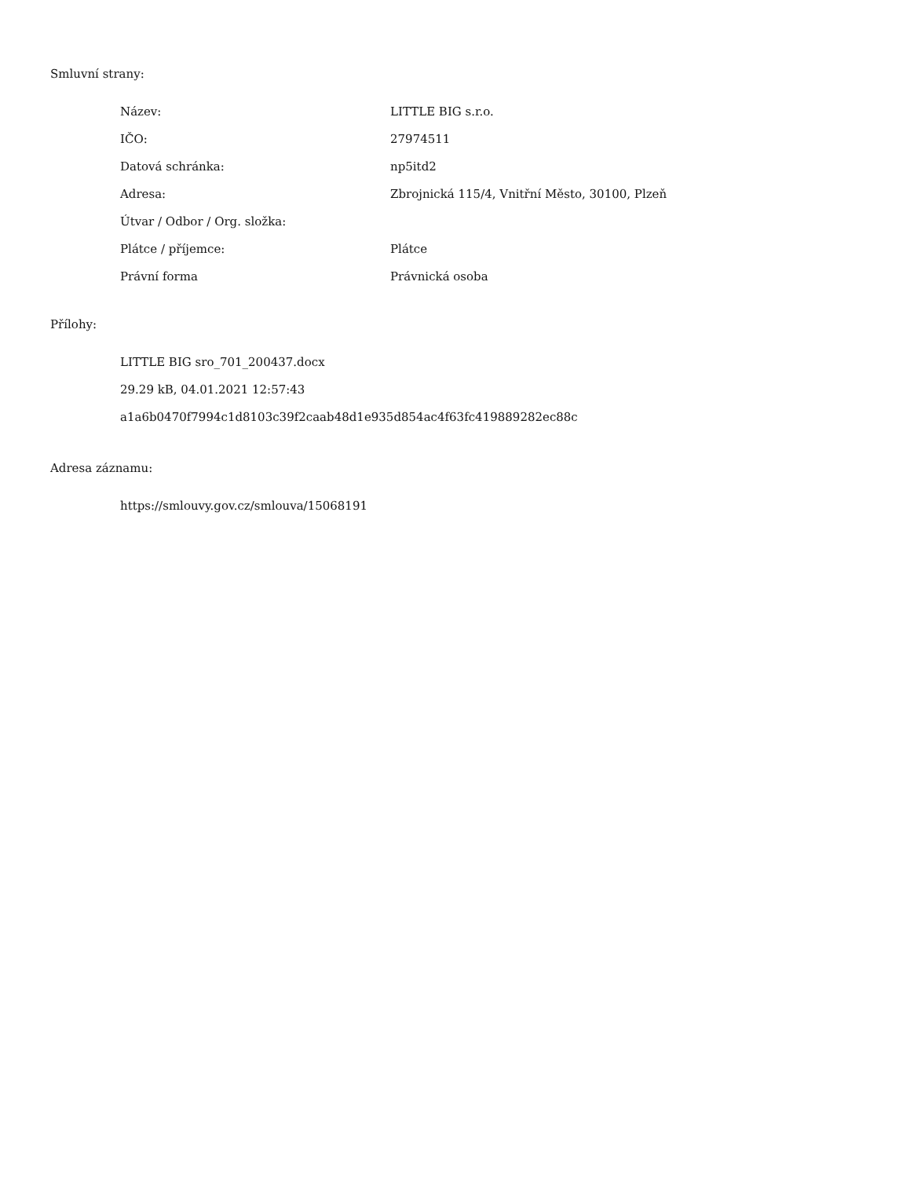Smluvní strany:
| Název: | LITTLE BIG s.r.o. |
| IČO: | 27974511 |
| Datová schránka: | np5itd2 |
| Adresa: | Zbrojnická 115/4, Vnitřní Město, 30100, Plzeň |
| Útvar / Odbor / Org. složka: | |
| Plátce / příjemce: | Plátce |
| Právní forma | Právnická osoba |
Přílohy:
LITTLE BIG sro_701_200437.docx
29.29 kB, 04.01.2021 12:57:43
a1a6b0470f7994c1d8103c39f2caab48d1e935d854ac4f63fc419889282ec88c
Adresa záznamu:
https://smlouvy.gov.cz/smlouva/15068191